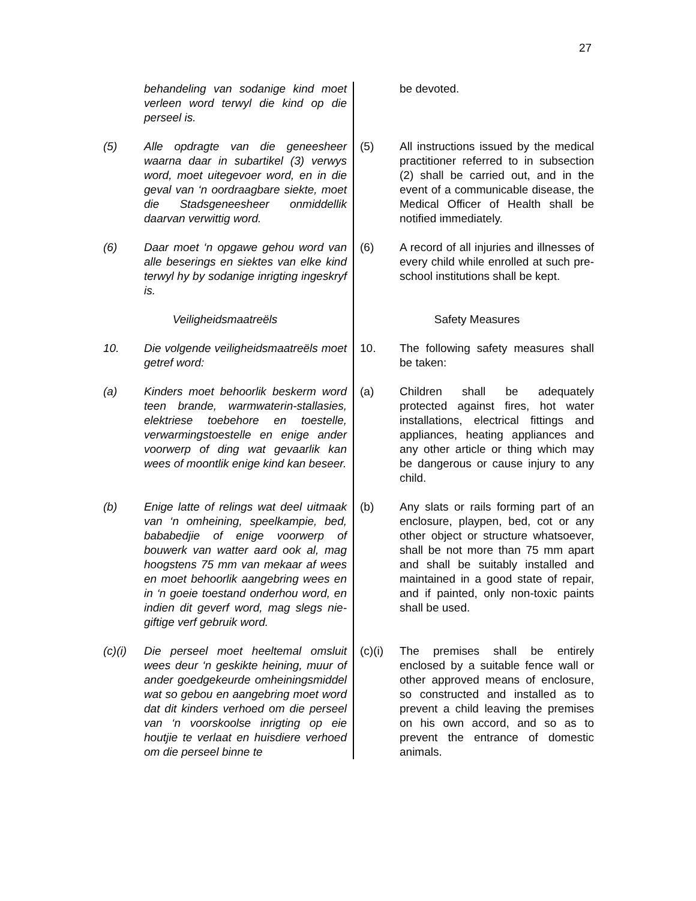27
behandeling van sodanige kind moet verleen word terwyl die kind op die perseel is.
be devoted.
(5) Alle opdragte van die geneesheer waarna daar in subartikel (3) verwys word, moet uitegevoer word, en in die geval van ‘n oordraagbare siekte, moet die Stadsgeneesheer onmiddellik daarvan verwittig word.
(5) All instructions issued by the medical practitioner referred to in subsection (2) shall be carried out, and in the event of a communicable disease, the Medical Officer of Health shall be notified immediately.
(6) Daar moet ‘n opgawe gehou word van alle beserings en siektes van elke kind terwyl hy by sodanige inrigting ingeskryf is.
(6) A record of all injuries and illnesses of every child while enrolled at such pre-school institutions shall be kept.
Veiligheidsmaatreëls Safety Measures
10. Die volgende veiligheidsmaatreëls moet getref word:
10. The following safety measures shall be taken:
(a) Kinders moet behoorlik beskerm word teen brande, warmwaterin-stallasies, elektriese toebehore en toestelle, verwarmingstoestelle en enige ander voorwerp of ding wat gevaarlik kan wees of moontlik enige kind kan beseer.
(a) Children shall be adequately protected against fires, hot water installations, electrical fittings and appliances, heating appliances and any other article or thing which may be dangerous or cause injury to any child.
(b) Enige latte of relings wat deel uitmaak van ‘n omheining, speelkampie, bed, bababedjie of enige voorwerp of bouwerk van watter aard ook al, mag hoogstens 75 mm van mekaar af wees en moet behoorlik aangebring wees en in ‘n goeie toestand onderhou word, en indien dit geverf word, mag slegs nie-giftige verf gebruik word.
(b) Any slats or rails forming part of an enclosure, playpen, bed, cot or any other object or structure whatsoever, shall be not more than 75 mm apart and shall be suitably installed and maintained in a good state of repair, and if painted, only non-toxic paints shall be used.
(c)(i) Die perseel moet heeltemal omsluit wees deur ‘n geskikte heining, muur of ander goedgekeurde omheiningsmiddel wat so gebou en aangebring moet word dat dit kinders verhoed om die perseel van ‘n voorskoolse inrigting op eie houtjie te verlaat en huisdiere verhoed om die perseel binne te
(c)(i) The premises shall be entirely enclosed by a suitable fence wall or other approved means of enclosure, so constructed and installed as to prevent a child leaving the premises on his own accord, and so as to prevent the entrance of domestic animals.